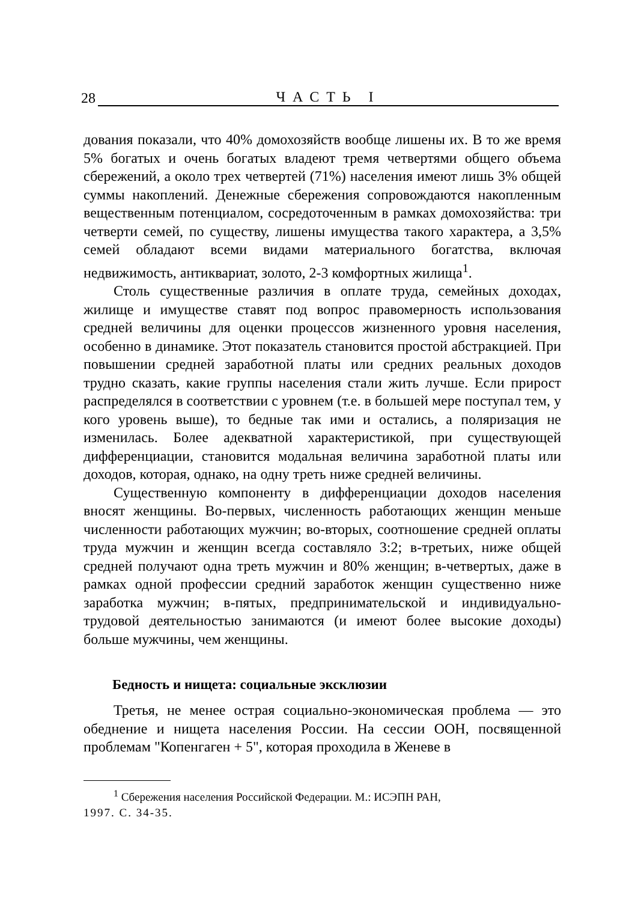28 ЧАСТЬ I
дования показали, что 40% домохозяйств вообще лишены их. В то же время 5% богатых и очень богатых владеют тремя четвертями общего объема сбережений, а около трех четвертей (71%) населения имеют лишь 3% общей суммы накоплений. Денежные сбережения сопровождаются накопленным вещественным потенциалом, сосредоточенным в рамках домохозяйства: три четверти семей, по существу, лишены имущества такого характера, а 3,5% семей обладают всеми видами материального богатства, включая недвижимость, антиквариат, золото, 2-3 комфортных жилища<sup>1</sup>.
Столь существенные различия в оплате труда, семейных доходах, жилище и имуществе ставят под вопрос правомерность использования средней величины для оценки процессов жизненного уровня населения, особенно в динамике. Этот показатель становится простой абстракцией. При повышении средней заработной платы или средних реальных доходов трудно сказать, какие группы населения стали жить лучше. Если прирост распределялся в соответствии с уровнем (т.е. в большей мере поступал тем, у кого уровень выше), то бедные так ими и остались, а поляризация не изменилась. Более адекватной характеристикой, при существующей дифференциации, становится модальная величина заработной платы или доходов, которая, однако, на одну треть ниже средней величины.
Существенную компоненту в дифференциации доходов населения вносят женщины. Во-первых, численность работающих женщин меньше численности работающих мужчин; во-вторых, соотношение средней оплаты труда мужчин и женщин всегда составляло 3:2; в-третьих, ниже общей средней получают одна треть мужчин и 80% женщин; в-четвертых, даже в рамках одной профессии средний заработок женщин существенно ниже заработка мужчин; в-пятых, предпринимательской и индивидуально-трудовой деятельностью занимаются (и имеют более высокие доходы) больше мужчины, чем женщины.
Бедность и нищета: социальные эксклюзии
Третья, не менее острая социально-экономическая проблема — это обеднение и нищета населения России. На сессии ООН, посвященной проблемам "Копенгаген + 5", которая проходила в Женеве в
<sup>1</sup> Сбережения населения Российской Федерации. М.: ИСЭПН РАН,
1997. С. 34-35.